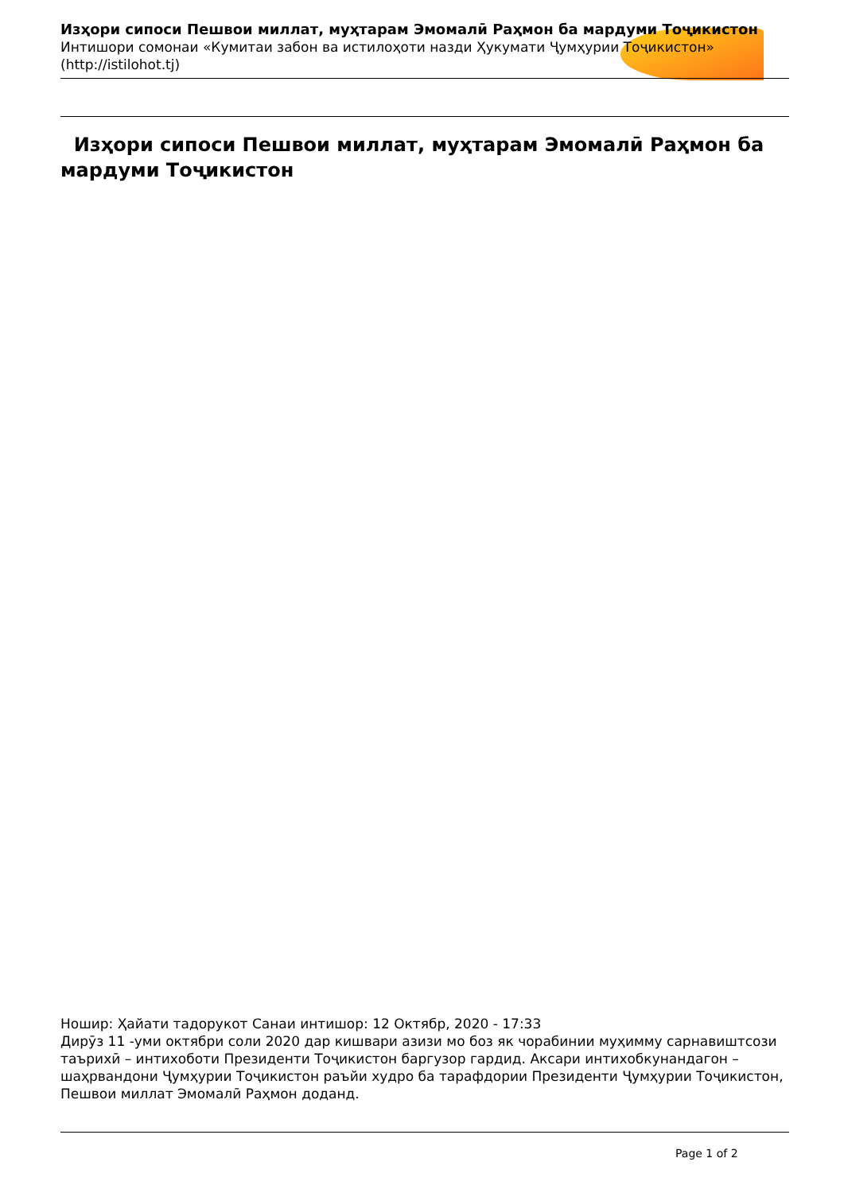Изҳори сипоси Пешвои миллат, муҳтарам Эмомалӣ Раҳмон ба мардуми Тоҷикистон
Интишори сомонаи «Кумитаи забон ва истилоҳоти назди Ҳукумати Ҷумҳурии Тоҷикистон» (http://istilohot.tj)
Изҳори сипоси Пешвои миллат, муҳтарам Эмомалӣ Раҳмон ба мардуми Тоҷикистон
Ношир: Ҳайати тадорукот Санаи интишор: 12 Октябр, 2020 - 17:33
Дирӯз 11 -уми октябри соли 2020 дар кишвари азизи мо боз як чорабинии муҳимму сарнавиштсози таърихӣ – интихоботи Президенти Тоҷикистон баргузор гардид. Аксари интихобкунандагон – шаҳрвандони Ҷумҳурии Тоҷикистон раъйи худро ба тарафдории Президенти Ҷумҳурии Тоҷикистон, Пешвои миллат Эмомалӣ Раҳмон доданд.
Page 1 of 2